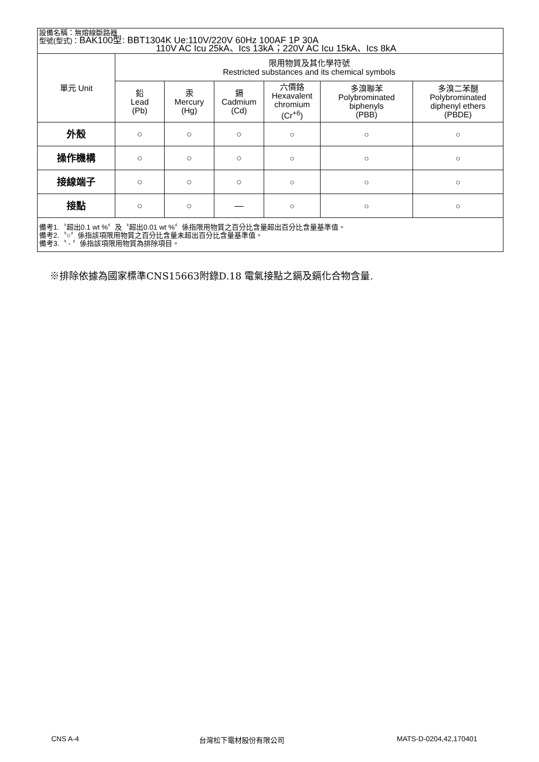| 設備名稱：無熔線斷路器 型號(型式)： BAK100型: BBT1304K Ue:110V/220V 60Hz 100AF 1P 30A 110V AC Icu 25kA、Ics 13kA；220V AC Icu 15kA、Ics 8kA | | | | | | |
| 單元 Unit | 限用物質及其化學符號 Restricted substances and its chemical symbols | | | | | |
| | 鉛 Lead (Pb) | 汞 Mercury (Hg) | 鎘 Cadmium (Cd) | 六價鉻 Hexavalent chromium (Cr<sup>+6</sup>) | 多溴聯苯 Polybrominated biphenyls (PBB) | 多溴二苯醚 Polybrominated diphenyl ethers (PBDE) |
| 外殼 | ○ | ○ | ○ | ○ | ○ | ○ |
| 操作機構 | ○ | ○ | ○ | ○ | ○ | ○ |
| 接線端子 | ○ | ○ | ○ | ○ | ○ | ○ |
| 接點 | ○ | ○ | — | ○ | ○ | ○ |
| 備考1.〝超出0.1 wt %〞及〝超出0.01 wt %〞係指限用物質之百分比含量超出百分比含量基準值。 備考2.〝○〞係指該項限用物質之百分比含量未超出百分比含量基準值。 備考3.〝 - 〞係指該項限用物質為排除項目。 | | | | | | |
※排除依據為國家標準CNS15663附錄D.18 電氣接點之鎘及鎘化合物含量.
CNS A-4 台灣松下電材股份有限公司 MATS-D-0204,42,170401